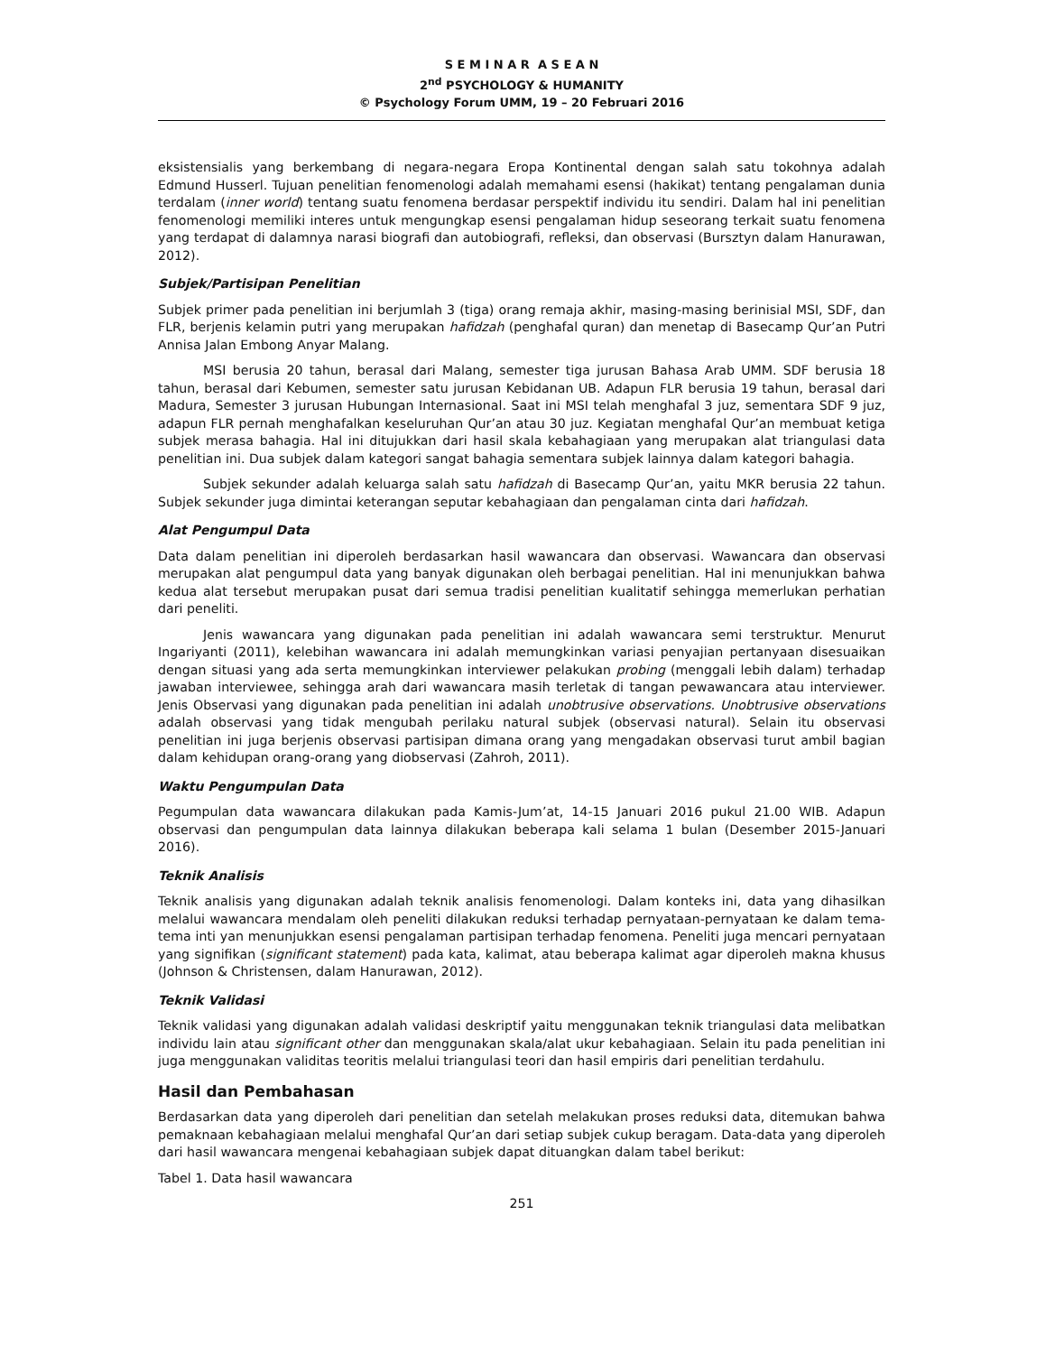S E M I N A R A S E A N
2<sup>nd</sup> PSYCHOLOGY & HUMANITY
© Psychology Forum UMM, 19 – 20 Februari 2016
eksistensialis yang berkembang di negara-negara Eropa Kontinental dengan salah satu tokohnya adalah Edmund Husserl. Tujuan penelitian fenomenologi adalah memahami esensi (hakikat) tentang pengalaman dunia terdalam (inner world) tentang suatu fenomena berdasar perspektif individu itu sendiri. Dalam hal ini penelitian fenomenologi memiliki interes untuk mengungkap esensi pengalaman hidup seseorang terkait suatu fenomena yang terdapat di dalamnya narasi biografi dan autobiografi, refleksi, dan observasi (Bursztyn dalam Hanurawan, 2012).
Subjek/Partisipan Penelitian
Subjek primer pada penelitian ini berjumlah 3 (tiga) orang remaja akhir, masing-masing berinisial MSI, SDF, dan FLR, berjenis kelamin putri yang merupakan hafidzah (penghafal quran) dan menetap di Basecamp Qur’an Putri Annisa Jalan Embong Anyar Malang.
MSI berusia 20 tahun, berasal dari Malang, semester tiga jurusan Bahasa Arab UMM. SDF berusia 18 tahun, berasal dari Kebumen, semester satu jurusan Kebidanan UB. Adapun FLR berusia 19 tahun, berasal dari Madura, Semester 3 jurusan Hubungan Internasional. Saat ini MSI telah menghafal 3 juz, sementara SDF 9 juz, adapun FLR pernah menghafalkan keseluruhan Qur’an atau 30 juz. Kegiatan menghafal Qur’an membuat ketiga subjek merasa bahagia. Hal ini ditujukkan dari hasil skala kebahagiaan yang merupakan alat triangulasi data penelitian ini. Dua subjek dalam kategori sangat bahagia sementara subjek lainnya dalam kategori bahagia.
Subjek sekunder adalah keluarga salah satu hafidzah di Basecamp Qur’an, yaitu MKR berusia 22 tahun. Subjek sekunder juga dimintai keterangan seputar kebahagiaan dan pengalaman cinta dari hafidzah.
Alat Pengumpul Data
Data dalam penelitian ini diperoleh berdasarkan hasil wawancara dan observasi. Wawancara dan observasi merupakan alat pengumpul data yang banyak digunakan oleh berbagai penelitian. Hal ini menunjukkan bahwa kedua alat tersebut merupakan pusat dari semua tradisi penelitian kualitatif sehingga memerlukan perhatian dari peneliti.
Jenis wawancara yang digunakan pada penelitian ini adalah wawancara semi terstruktur. Menurut Ingariyanti (2011), kelebihan wawancara ini adalah memungkinkan variasi penyajian pertanyaan disesuaikan dengan situasi yang ada serta memungkinkan interviewer pelakukan probing (menggali lebih dalam) terhadap jawaban interviewee, sehingga arah dari wawancara masih terletak di tangan pewawancara atau interviewer. Jenis Observasi yang digunakan pada penelitian ini adalah unobtrusive observations. Unobtrusive observations adalah observasi yang tidak mengubah perilaku natural subjek (observasi natural). Selain itu observasi penelitian ini juga berjenis observasi partisipan dimana orang yang mengadakan observasi turut ambil bagian dalam kehidupan orang-orang yang diobservasi (Zahroh, 2011).
Waktu Pengumpulan Data
Pegumpulan data wawancara dilakukan pada Kamis-Jum’at, 14-15 Januari 2016 pukul 21.00 WIB. Adapun observasi dan pengumpulan data lainnya dilakukan beberapa kali selama 1 bulan (Desember 2015-Januari 2016).
Teknik Analisis
Teknik analisis yang digunakan adalah teknik analisis fenomenologi. Dalam konteks ini, data yang dihasilkan melalui wawancara mendalam oleh peneliti dilakukan reduksi terhadap pernyataan-pernyataan ke dalam tema-tema inti yan menunjukkan esensi pengalaman partisipan terhadap fenomena. Peneliti juga mencari pernyataan yang signifikan (significant statement) pada kata, kalimat, atau beberapa kalimat agar diperoleh makna khusus (Johnson & Christensen, dalam Hanurawan, 2012).
Teknik Validasi
Teknik validasi yang digunakan adalah validasi deskriptif yaitu menggunakan teknik triangulasi data melibatkan individu lain atau significant other dan menggunakan skala/alat ukur kebahagiaan. Selain itu pada penelitian ini juga menggunakan validitas teoritis melalui triangulasi teori dan hasil empiris dari penelitian terdahulu.
Hasil dan Pembahasan
Berdasarkan data yang diperoleh dari penelitian dan setelah melakukan proses reduksi data, ditemukan bahwa pemaknaan kebahagiaan melalui menghafal Qur’an dari setiap subjek cukup beragam. Data-data yang diperoleh dari hasil wawancara mengenai kebahagiaan subjek dapat dituangkan dalam tabel berikut:
Tabel 1. Data hasil wawancara
251